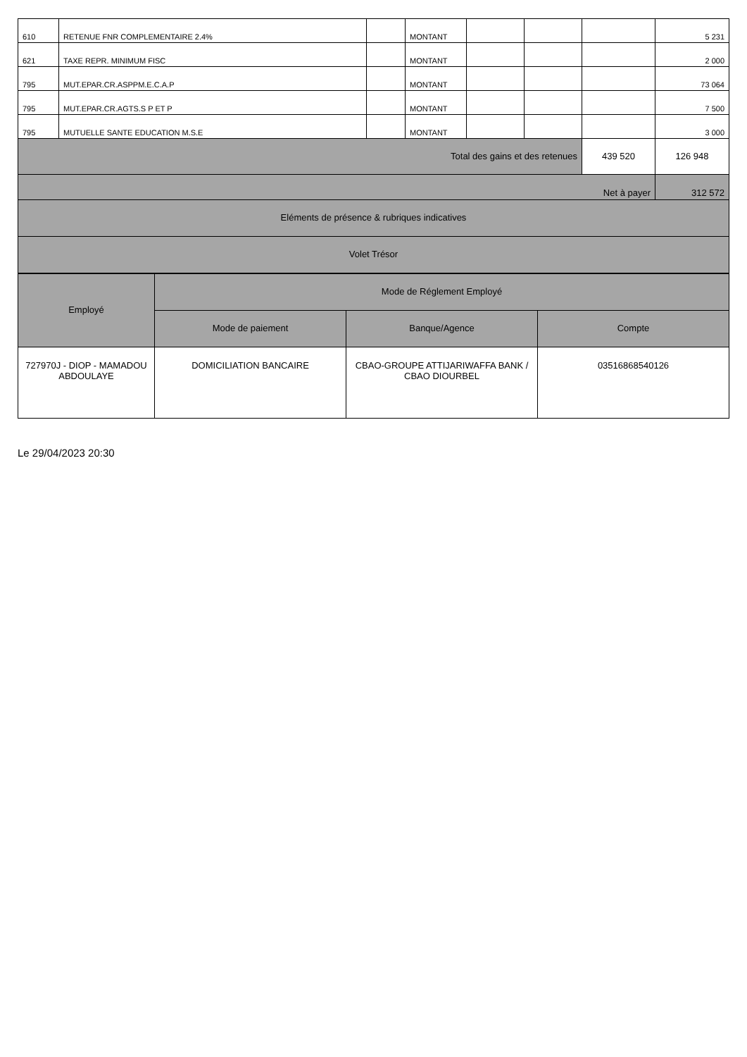| 610 | RETENUE FNR COMPLEMENTAIRE 2.4% | | MONTANT | | | | 5 231 |
| 621 | TAXE REPR. MINIMUM FISC | | MONTANT | | | | 2 000 |
| 795 | MUT.EPAR.CR.ASPPM.E.C.A.P | | MONTANT | | | | 73 064 |
| 795 | MUT.EPAR.CR.AGTS.S P ET P | | MONTANT | | | | 7 500 |
| 795 | MUTUELLE SANTE EDUCATION M.S.E | | MONTANT | | | | 3 000 |
| Total des gains et des retenues | | | | | | 439 520 | 126 948 |
| Net à payer | | | | | | | 312 572 |
| Eléments de présence & rubriques indicatives | | | | | | | |
| Volet Trésor | | | | | | | |
| Employé | Mode de Réglement Employé | | |
| --- | --- | --- | --- |
| | Mode de paiement | Banque/Agence | Compte |
| 727970J - DIOP - MAMADOU ABDOULAYE | DOMICILIATION BANCAIRE | CBAO-GROUPE ATTIJARIWAFFA BANK / CBAO DIOURBEL | 03516868540126 |
Le 29/04/2023 20:30